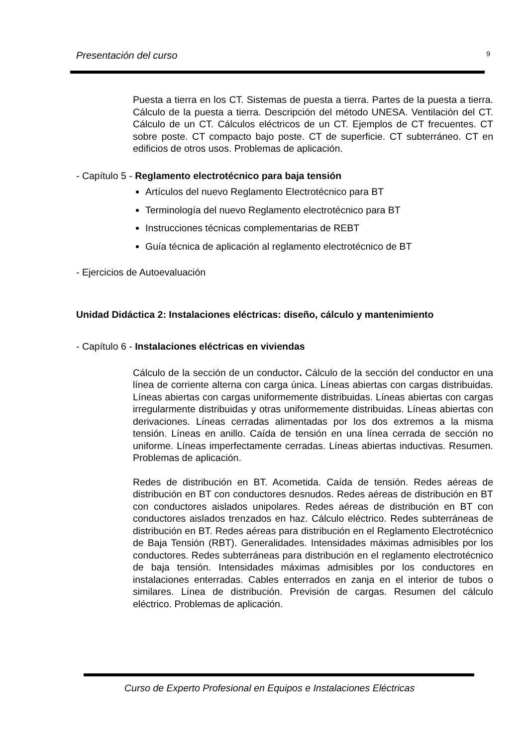Presentación del curso 9
Puesta a tierra en los CT. Sistemas de puesta a tierra. Partes de la puesta a tierra. Cálculo de la puesta a tierra. Descripción del método UNESA. Ventilación del CT. Cálculo de un CT. Cálculos eléctricos de un CT. Ejemplos de CT frecuentes. CT sobre poste. CT compacto bajo poste. CT de superficie. CT subterráneo. CT en edificios de otros usos. Problemas de aplicación.
- Capítulo 5 - Reglamento electrotécnico para baja tensión
Artículos del nuevo Reglamento Electrotécnico para BT
Terminología del nuevo Reglamento electrotécnico para BT
Instrucciones técnicas complementarias de REBT
Guía técnica de aplicación al reglamento electrotécnico de BT
- Ejercicios de Autoevaluación
Unidad Didáctica 2: Instalaciones eléctricas: diseño, cálculo y mantenimiento
- Capítulo 6 - Instalaciones eléctricas en viviendas
Cálculo de la sección de un conductor. Cálculo de la sección del conductor en una línea de corriente alterna con carga única. Líneas abiertas con cargas distribuidas. Líneas abiertas con cargas uniformemente distribuidas. Líneas abiertas con cargas irregularmente distribuidas y otras uniformemente distribuidas. Líneas abiertas con derivaciones. Líneas cerradas alimentadas por los dos extremos a la misma tensión. Líneas en anillo. Caída de tensión en una línea cerrada de sección no uniforme. Líneas imperfectamente cerradas. Líneas abiertas inductivas. Resumen. Problemas de aplicación.
Redes de distribución en BT. Acometida. Caída de tensión. Redes aéreas de distribución en BT con conductores desnudos. Redes aéreas de distribución en BT con conductores aislados unipolares. Redes aéreas de distribución en BT con conductores aislados trenzados en haz. Cálculo eléctrico. Redes subterráneas de distribución en BT. Redes aéreas para distribución en el Reglamento Electrotécnico de Baja Tensión (RBT). Generalidades. Intensidades máximas admisibles por los conductores. Redes subterráneas para distribución en el reglamento electrotécnico de baja tensión. Intensidades máximas admisibles por los conductores en instalaciones enterradas. Cables enterrados en zanja en el interior de tubos o similares. Línea de distribución. Previsión de cargas. Resumen del cálculo eléctrico. Problemas de aplicación.
Curso de Experto Profesional en Equipos e Instalaciones Eléctricas